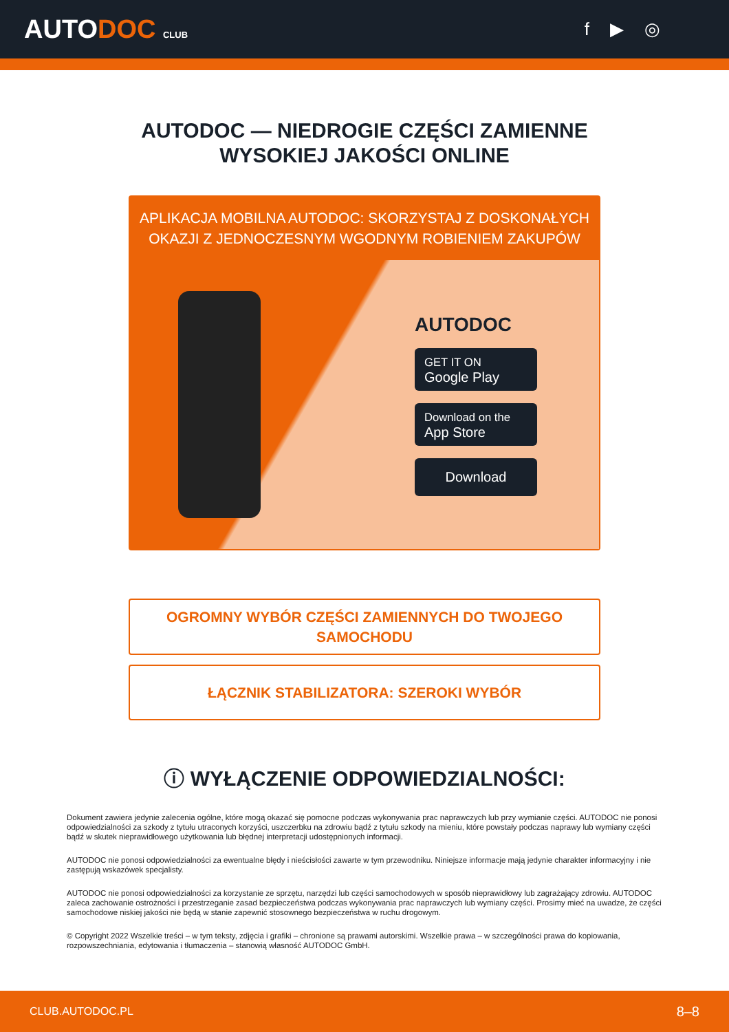AUTODOC CLUB
f ▶ ◎
AUTODOC — NIEDROGIE CZĘŚCI ZAMIENNE
WYSOKIEJ JAKOŚCI ONLINE
APLIKACJA MOBILNA AUTODOC: SKORZYSTAJ Z DOSKONAŁYCH OKAZJI Z JEDNOCZESNYM WGODNYM ROBIENIEM ZAKUPÓW
AUTODOC
GET IT ON
Google Play
Download on the
App Store
Download
OGROMNY WYBÓR CZĘŚCI ZAMIENNYCH DO TWOJEGO SAMOCHODU
ŁĄCZNIK STABILIZATORA: SZEROKI WYBÓR
ⓘ WYŁĄCZENIE ODPOWIEDZIALNOŚCI:
Dokument zawiera jedynie zalecenia ogólne, które mogą okazać się pomocne podczas wykonywania prac naprawczych lub przy wymianie części. AUTODOC nie ponosi odpowiedzialności za szkody z tytułu utraconych korzyści, uszczerbku na zdrowiu bądź z tytułu szkody na mieniu, które powstały podczas naprawy lub wymiany części bądź w skutek nieprawidłowego użytkowania lub błędnej interpretacji udostępnionych informacji.
AUTODOC nie ponosi odpowiedzialności za ewentualne błędy i nieścisłości zawarte w tym przewodniku. Niniejsze informacje mają jedynie charakter informacyjny i nie zastępują wskazówek specjalisty.
AUTODOC nie ponosi odpowiedzialności za korzystanie ze sprzętu, narzędzi lub części samochodowych w sposób nieprawidłowy lub zagrażający zdrowiu. AUTODOC zaleca zachowanie ostrożności i przestrzeganie zasad bezpieczeństwa podczas wykonywania prac naprawczych lub wymiany części. Prosimy mieć na uwadze, że części samochodowe niskiej jakości nie będą w stanie zapewnić stosownego bezpieczeństwa w ruchu drogowym.
© Copyright 2022 Wszelkie treści – w tym teksty, zdjęcia i grafiki – chronione są prawami autorskimi. Wszelkie prawa – w szczególności prawa do kopiowania, rozpowszechniania, edytowania i tłumaczenia – stanowią własność AUTODOC GmbH.
CLUB.AUTODOC.PL 8–8